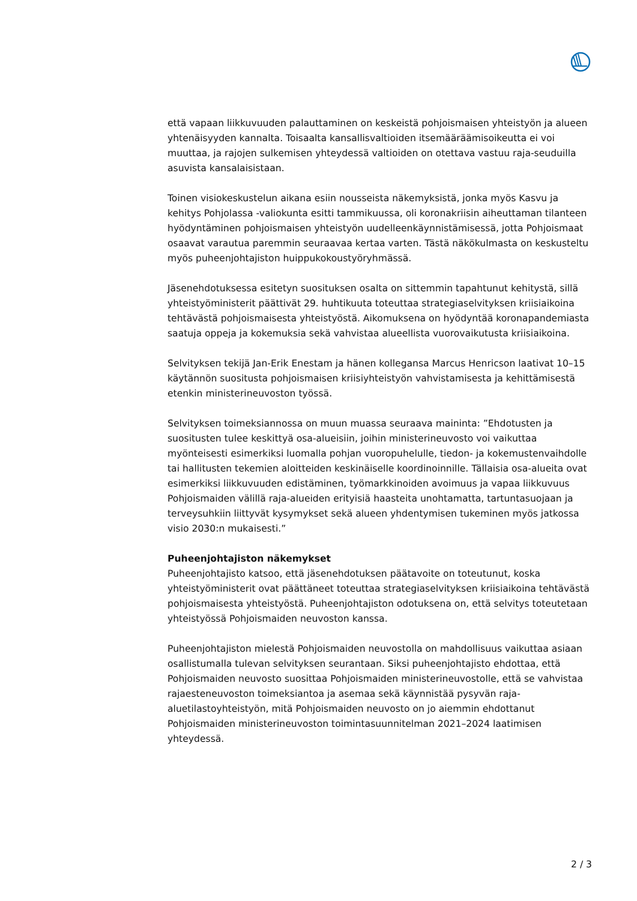että vapaan liikkuvuuden palauttaminen on keskeistä pohjoismaisen yhteistyön ja alueen yhtenäisyyden kannalta. Toisaalta kansallisvaltioiden itsemääräämisoikeutta ei voi muuttaa, ja rajojen sulkemisen yhteydessä valtioiden on otettava vastuu raja-seuduilla asuvista kansalaisistaan.
Toinen visiokeskustelun aikana esiin nousseista näkemyksistä, jonka myös Kasvu ja kehitys Pohjolassa -valiokunta esitti tammikuussa, oli koronakriisin aiheuttaman tilanteen hyödyntäminen pohjoismaisen yhteistyön uudelleenkäynnistämisessä, jotta Pohjoismaat osaavat varautua paremmin seuraavaa kertaa varten. Tästä näkökulmasta on keskusteltu myös puheenjohtajiston huippukokoustyöryhmässä.
Jäsenehdotuksessa esitetyn suosituksen osalta on sittemmin tapahtunut kehitystä, sillä yhteistyöministerit päättivät 29. huhtikuuta toteuttaa strategiaselvityksen kriisiaikoina tehtävästä pohjoismaisesta yhteistyöstä. Aikomuksena on hyödyntää koronapandemiasta saatuja oppeja ja kokemuksia sekä vahvistaa alueellista vuorovaikutusta kriisiaikoina.
Selvityksen tekijä Jan-Erik Enestam ja hänen kollegansa Marcus Henricson laativat 10–15 käytännön suositusta pohjoismaisen kriisiyhteistyön vahvistamisesta ja kehittämisestä etenkin ministerineuvoston työssä.
Selvityksen toimeksiannossa on muun muassa seuraava maininta: ”Ehdotusten ja suositusten tulee keskittyä osa-alueisiin, joihin ministerineuvosto voi vaikuttaa myönteisesti esimerkiksi luomalla pohjan vuoropuhelulle, tiedon- ja kokemustenvaihdolle tai hallitusten tekemien aloitteiden keskinäiselle koordinoinnille. Tällaisia osa-alueita ovat esimerkiksi liikkuvuuden edistäminen, työmarkkinoiden avoimuus ja vapaa liikkuvuus Pohjoismaiden välillä raja-alueiden erityisiä haasteita unohtamatta, tartuntasuojaan ja terveysuhkiin liittyvät kysymykset sekä alueen yhdentymisen tukeminen myös jatkossa visio 2030:n mukaisesti.”
Puheenjohtajiston näkemykset
Puheenjohtajisto katsoo, että jäsenehdotuksen päätavoite on toteutunut, koska yhteistyöministerit ovat päättäneet toteuttaa strategiaselvityksen kriisiaikoina tehtävästä pohjoismaisesta yhteistyöstä. Puheenjohtajiston odotuksena on, että selvitys toteutetaan yhteistyössä Pohjoismaiden neuvoston kanssa.
Puheenjohtajiston mielestä Pohjoismaiden neuvostolla on mahdollisuus vaikuttaa asiaan osallistumalla tulevan selvityksen seurantaan. Siksi puheenjohtajisto ehdottaa, että Pohjoismaiden neuvosto suosittaa Pohjoismaiden ministerineuvostolle, että se vahvistaa rajaesteneuvoston toimeksiantoa ja asemaa sekä käynnistää pysyvän raja-aluetilastoyhteistyön, mitä Pohjoismaiden neuvosto on jo aiemmin ehdottanut Pohjoismaiden ministerineuvoston toimintasuunnitelman 2021–2024 laatimisen yhteydessä.
2 / 3